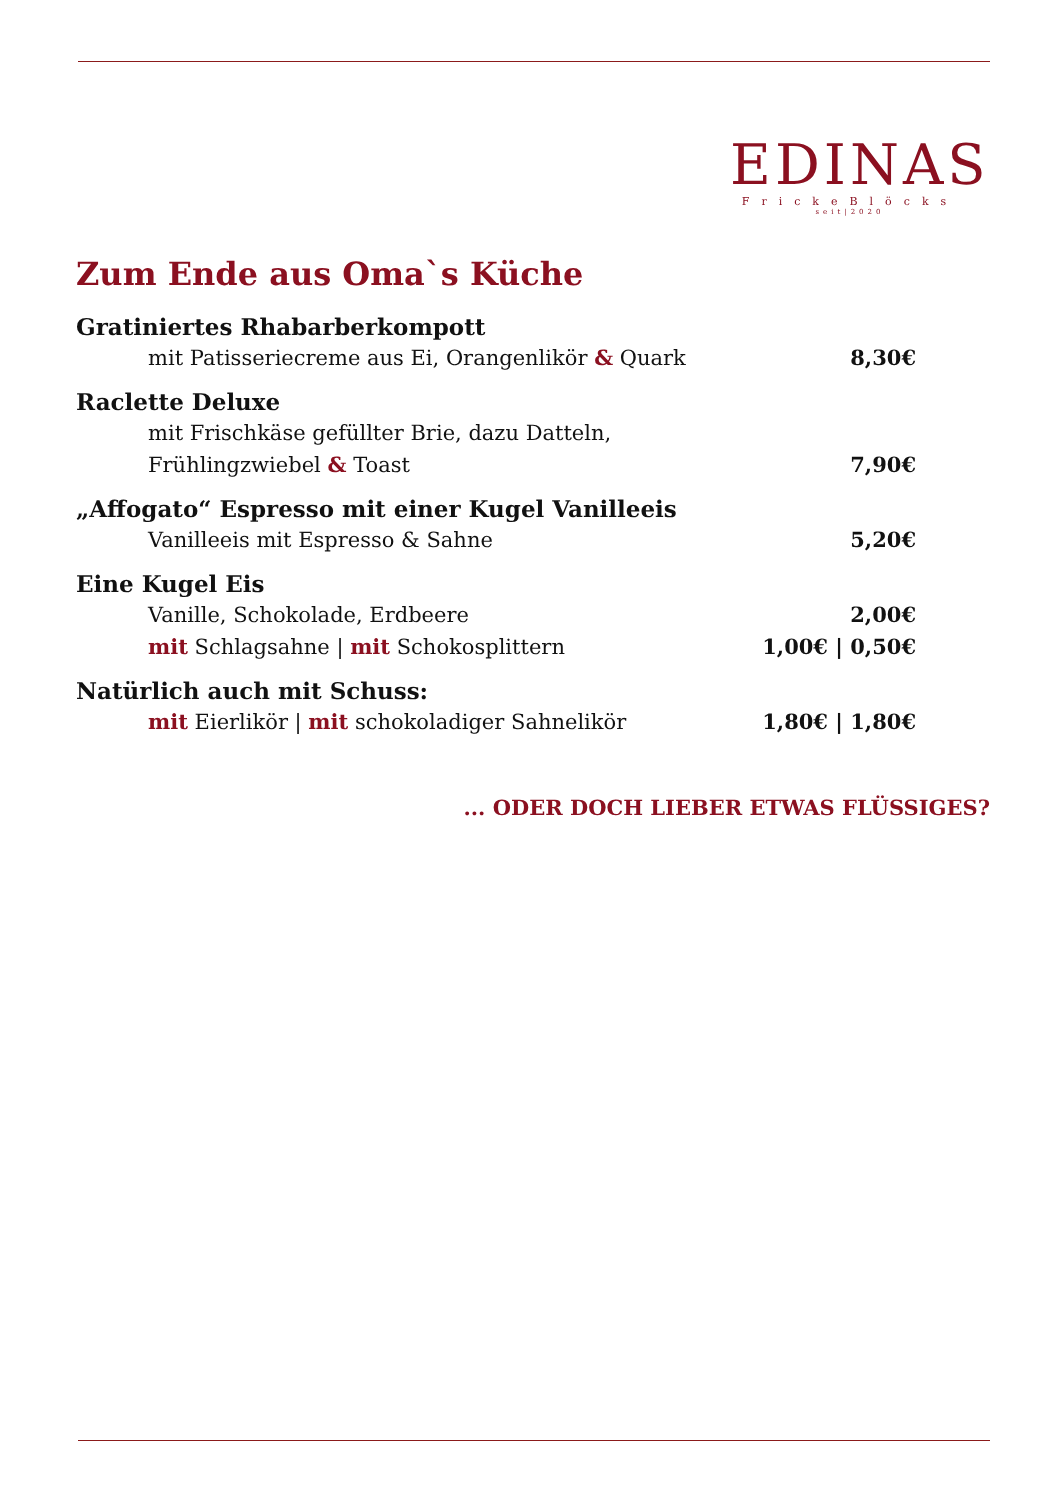EDINAS
FrickeBlöcks
seit|2020
Zum Ende aus Oma`s Küche
Gratiniertes Rhabarberkompott
mit Patisseriecreme aus Ei, Orangenlikör & Quark 8,30€
Raclette Deluxe
mit Frischkäse gefüllter Brie, dazu Datteln,
Frühlingzwiebel & Toast 7,90€
„Affogato“ Espresso mit einer Kugel Vanilleeis
Vanilleeis mit Espresso & Sahne 5,20€
Eine Kugel Eis
Vanille, Schokolade, Erdbeere 2,00€
mit Schlagsahne | mit Schokosplittern 1,00€ | 0,50€
Natürlich auch mit Schuss:
mit Eierlikör | mit schokoladiger Sahnelikör 1,80€ | 1,80€
... ODER DOCH LIEBER ETWAS FLÜSSIGES?